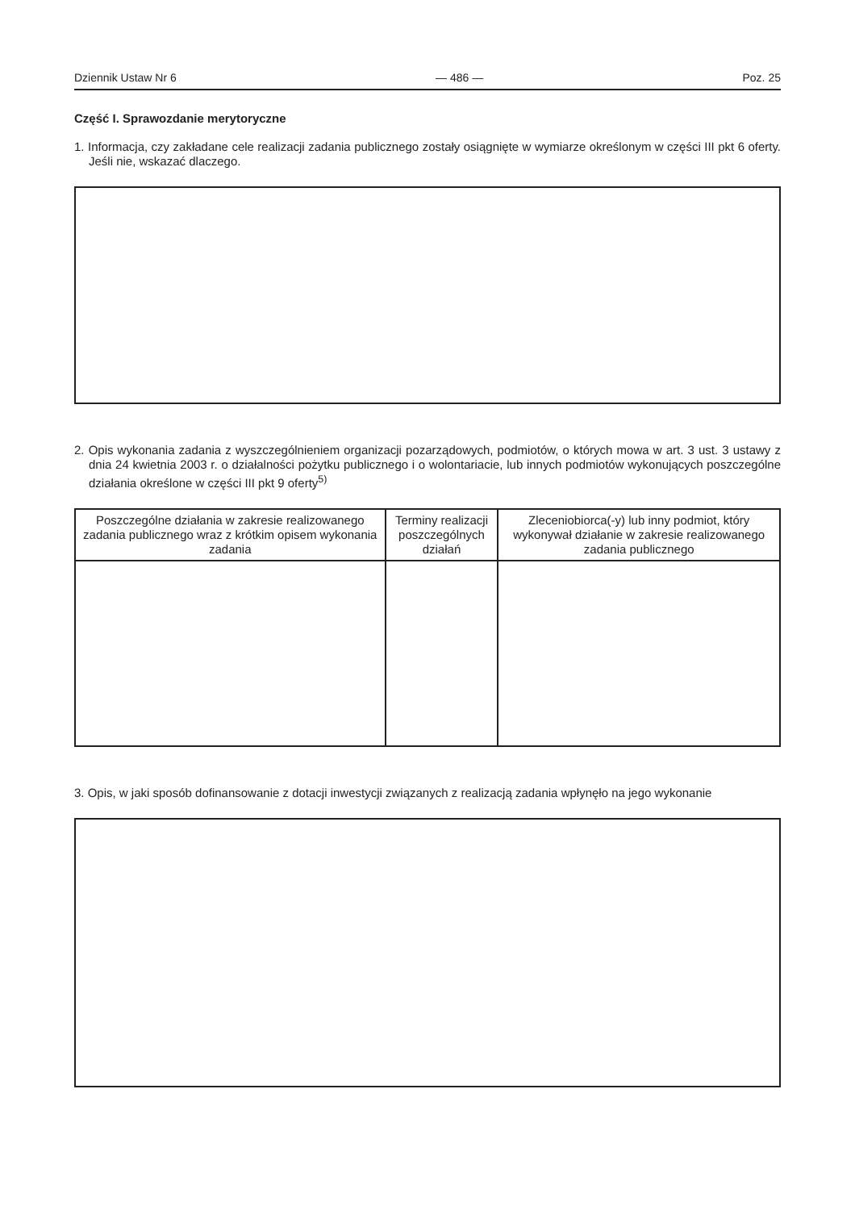Dziennik Ustaw Nr 6 — 486 — Poz. 25
Część I. Sprawozdanie merytoryczne
1. Informacja, czy zakładane cele realizacji zadania publicznego zostały osiągnięte w wymiarze określonym w części III pkt 6 oferty. Jeśli nie, wskazać dlaczego.
2. Opis wykonania zadania z wyszczególnieniem organizacji pozarządowych, podmiotów, o których mowa w art. 3 ust. 3 ustawy z dnia 24 kwietnia 2003 r. o działalności pożytku publicznego i o wolontariacie, lub innych podmiotów wykonujących poszczególne działania określone w części III pkt 9 oferty<sup>5)</sup>
| Poszczególne działania w zakresie realizowanego zadania publicznego wraz z krótkim opisem wykonania zadania | Terminy realizacji poszczególnych działań | Zleceniobiorca(-y) lub inny podmiot, który wykonywał działanie w zakresie realizowanego zadania publicznego |
| --- | --- | --- |
3. Opis, w jaki sposób dofinansowanie z dotacji inwestycji związanych z realizacją zadania wpłynęło na jego wykonanie